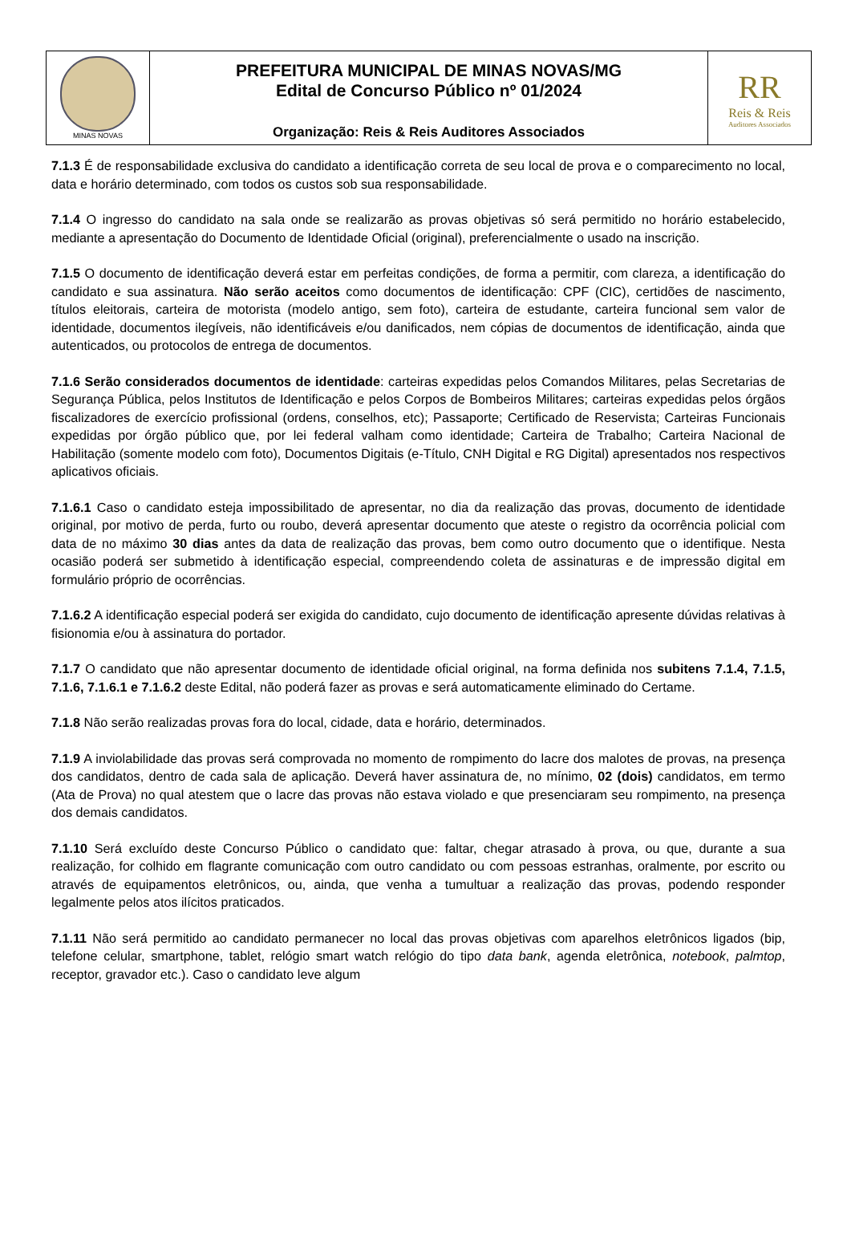| MINAS NOVAS | PREFEITURA MUNICIPAL DE MINAS NOVAS/MG Edital de Concurso Público nº 01/2024 Organização: Reis & Reis Auditores Associados | RR Reis & Reis Auditores Associados |
7.1.3 É de responsabilidade exclusiva do candidato a identificação correta de seu local de prova e o comparecimento no local, data e horário determinado, com todos os custos sob sua responsabilidade.
7.1.4 O ingresso do candidato na sala onde se realizarão as provas objetivas só será permitido no horário estabelecido, mediante a apresentação do Documento de Identidade Oficial (original), preferencialmente o usado na inscrição.
7.1.5 O documento de identificação deverá estar em perfeitas condições, de forma a permitir, com clareza, a identificação do candidato e sua assinatura. Não serão aceitos como documentos de identificação: CPF (CIC), certidões de nascimento, títulos eleitorais, carteira de motorista (modelo antigo, sem foto), carteira de estudante, carteira funcional sem valor de identidade, documentos ilegíveis, não identificáveis e/ou danificados, nem cópias de documentos de identificação, ainda que autenticados, ou protocolos de entrega de documentos.
7.1.6 Serão considerados documentos de identidade: carteiras expedidas pelos Comandos Militares, pelas Secretarias de Segurança Pública, pelos Institutos de Identificação e pelos Corpos de Bombeiros Militares; carteiras expedidas pelos órgãos fiscalizadores de exercício profissional (ordens, conselhos, etc); Passaporte; Certificado de Reservista; Carteiras Funcionais expedidas por órgão público que, por lei federal valham como identidade; Carteira de Trabalho; Carteira Nacional de Habilitação (somente modelo com foto), Documentos Digitais (e-Título, CNH Digital e RG Digital) apresentados nos respectivos aplicativos oficiais.
7.1.6.1 Caso o candidato esteja impossibilitado de apresentar, no dia da realização das provas, documento de identidade original, por motivo de perda, furto ou roubo, deverá apresentar documento que ateste o registro da ocorrência policial com data de no máximo 30 dias antes da data de realização das provas, bem como outro documento que o identifique. Nesta ocasião poderá ser submetido à identificação especial, compreendendo coleta de assinaturas e de impressão digital em formulário próprio de ocorrências.
7.1.6.2 A identificação especial poderá ser exigida do candidato, cujo documento de identificação apresente dúvidas relativas à fisionomia e/ou à assinatura do portador.
7.1.7 O candidato que não apresentar documento de identidade oficial original, na forma definida nos subitens 7.1.4, 7.1.5, 7.1.6, 7.1.6.1 e 7.1.6.2 deste Edital, não poderá fazer as provas e será automaticamente eliminado do Certame.
7.1.8 Não serão realizadas provas fora do local, cidade, data e horário, determinados.
7.1.9 A inviolabilidade das provas será comprovada no momento de rompimento do lacre dos malotes de provas, na presença dos candidatos, dentro de cada sala de aplicação. Deverá haver assinatura de, no mínimo, 02 (dois) candidatos, em termo (Ata de Prova) no qual atestem que o lacre das provas não estava violado e que presenciaram seu rompimento, na presença dos demais candidatos.
7.1.10 Será excluído deste Concurso Público o candidato que: faltar, chegar atrasado à prova, ou que, durante a sua realização, for colhido em flagrante comunicação com outro candidato ou com pessoas estranhas, oralmente, por escrito ou através de equipamentos eletrônicos, ou, ainda, que venha a tumultuar a realização das provas, podendo responder legalmente pelos atos ilícitos praticados.
7.1.11 Não será permitido ao candidato permanecer no local das provas objetivas com aparelhos eletrônicos ligados (bip, telefone celular, smartphone, tablet, relógio smart watch relógio do tipo data bank, agenda eletrônica, notebook, palmtop, receptor, gravador etc.). Caso o candidato leve algum